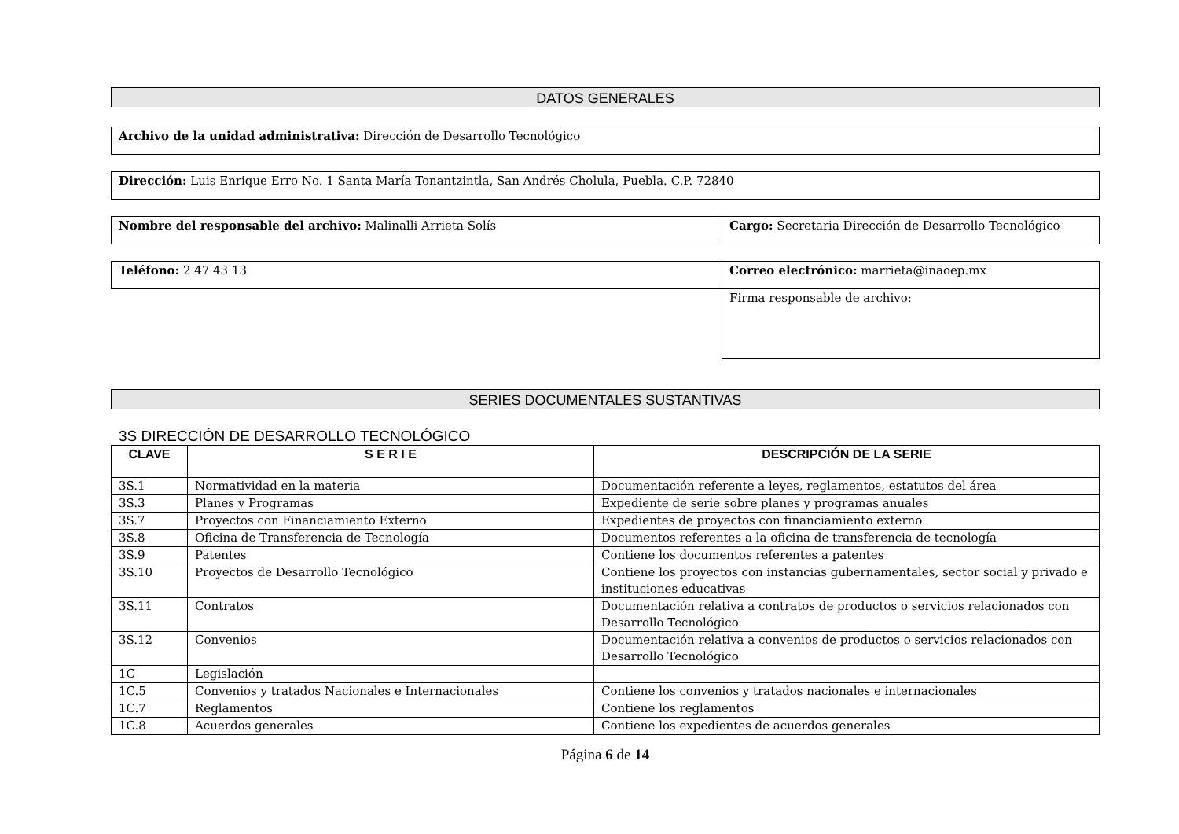DATOS GENERALES
| Archivo de la unidad administrativa: Dirección de Desarrollo Tecnológico |
| Dirección: Luis Enrique Erro No. 1 Santa María Tonantzintla, San Andrés Cholula, Puebla. C.P. 72840 |
| Nombre del responsable del archivo: Malinalli Arrieta Solís | Cargo: Secretaria Dirección de Desarrollo Tecnológico |
| Teléfono: 2 47 43 13 | Correo electrónico: marrieta@inaoep.mx |
| | Firma responsable de archivo: |
SERIES DOCUMENTALES SUSTANTIVAS
3S DIRECCIÓN DE DESARROLLO TECNOLÓGICO
| CLAVE | S E R I E | DESCRIPCIÓN DE LA SERIE |
| --- | --- | --- |
| 3S.1 | Normatividad en la materia | Documentación referente a leyes, reglamentos, estatutos del área |
| 3S.3 | Planes y Programas | Expediente de serie sobre planes y programas anuales |
| 3S.7 | Proyectos con Financiamiento Externo | Expedientes de proyectos con financiamiento externo |
| 3S.8 | Oficina de Transferencia de Tecnología | Documentos referentes a la oficina de transferencia de tecnología |
| 3S.9 | Patentes | Contiene los documentos referentes a patentes |
| 3S.10 | Proyectos de Desarrollo Tecnológico | Contiene los proyectos con instancias gubernamentales, sector social y privado e instituciones educativas |
| 3S.11 | Contratos | Documentación relativa a contratos de productos o servicios relacionados con Desarrollo Tecnológico |
| 3S.12 | Convenios | Documentación relativa a convenios de productos o servicios relacionados con Desarrollo Tecnológico |
| 1C | Legislación | |
| 1C.5 | Convenios y tratados Nacionales e Internacionales | Contiene los convenios y tratados nacionales e internacionales |
| 1C.7 | Reglamentos | Contiene los reglamentos |
| 1C.8 | Acuerdos generales | Contiene los expedientes de acuerdos generales |
Página 6 de 14